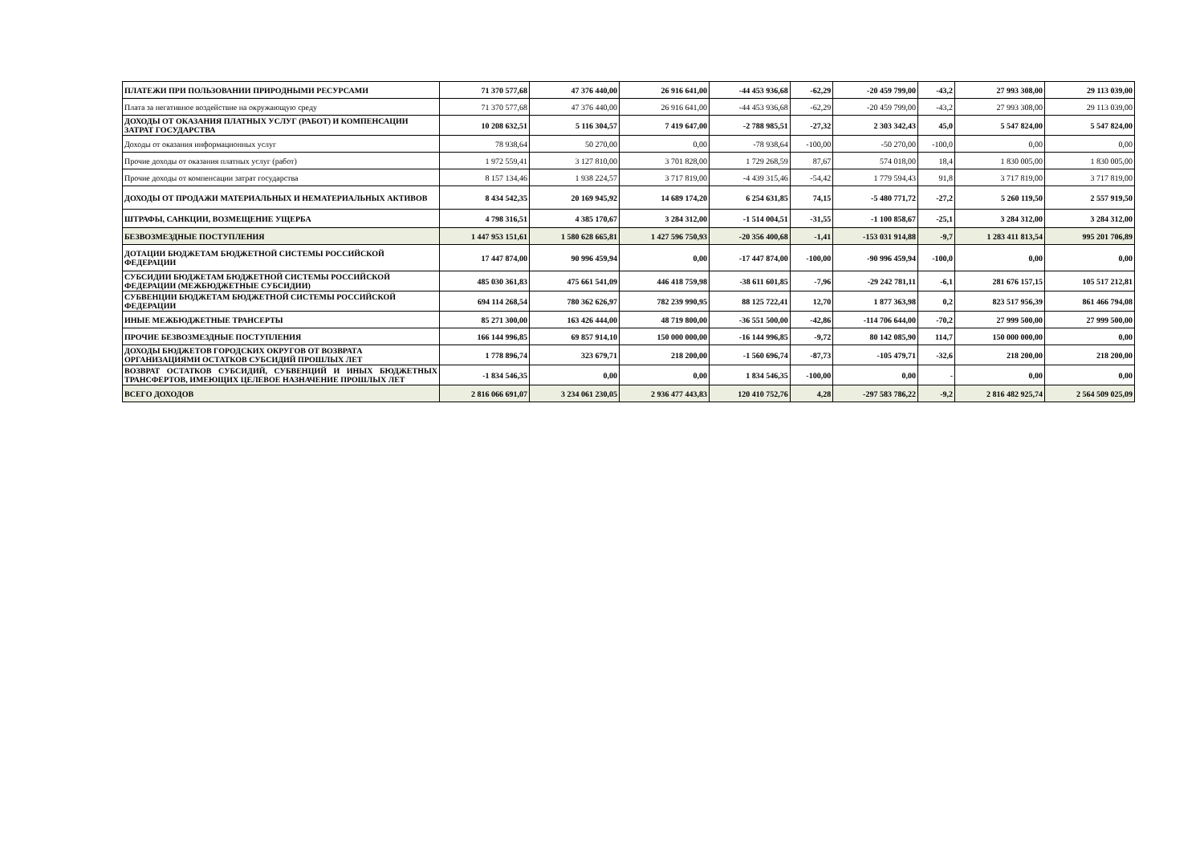| ПЛАТЕЖИ ПРИ ПОЛЬЗОВАНИИ ПРИРОДНЫМИ РЕСУРСАМИ | 71 370 577,68 | 47 376 440,00 | 26 916 641,00 | -44 453 936,68 | -62,29 | -20 459 799,00 | -43,2 | 27 993 308,00 | 29 113 039,00 |
| Плата за негативное воздействие на окружающую среду | 71 370 577,68 | 47 376 440,00 | 26 916 641,00 | -44 453 936,68 | -62,29 | -20 459 799,00 | -43,2 | 27 993 308,00 | 29 113 039,00 |
| ДОХОДЫ ОТ ОКАЗАНИЯ ПЛАТНЫХ УСЛУГ (РАБОТ) И КОМПЕНСАЦИИ ЗАТРАТ ГОСУДАРСТВА | 10 208 632,51 | 5 116 304,57 | 7 419 647,00 | -2 788 985,51 | -27,32 | 2 303 342,43 | 45,0 | 5 547 824,00 | 5 547 824,00 |
| Доходы от оказания информационных услуг | 78 938,64 | 50 270,00 | 0,00 | -78 938,64 | -100,00 | -50 270,00 | -100,0 | 0,00 | 0,00 |
| Прочие доходы от оказания платных услуг (работ) | 1 972 559,41 | 3 127 810,00 | 3 701 828,00 | 1 729 268,59 | 87,67 | 574 018,00 | 18,4 | 1 830 005,00 | 1 830 005,00 |
| Прочие доходы от компенсации затрат государства | 8 157 134,46 | 1 938 224,57 | 3 717 819,00 | -4 439 315,46 | -54,42 | 1 779 594,43 | 91,8 | 3 717 819,00 | 3 717 819,00 |
| ДОХОДЫ ОТ ПРОДАЖИ МАТЕРИАЛЬНЫХ И НЕМАТЕРИАЛЬНЫХ АКТИВОВ | 8 434 542,35 | 20 169 945,92 | 14 689 174,20 | 6 254 631,85 | 74,15 | -5 480 771,72 | -27,2 | 5 260 119,50 | 2 557 919,50 |
| ШТРАФЫ, САНКЦИИ, ВОЗМЕЩЕНИЕ УЩЕРБА | 4 798 316,51 | 4 385 170,67 | 3 284 312,00 | -1 514 004,51 | -31,55 | -1 100 858,67 | -25,1 | 3 284 312,00 | 3 284 312,00 |
| БЕЗВОЗМЕЗДНЫЕ ПОСТУПЛЕНИЯ | 1 447 953 151,61 | 1 580 628 665,81 | 1 427 596 750,93 | -20 356 400,68 | -1,41 | -153 031 914,88 | -9,7 | 1 283 411 813,54 | 995 201 706,89 |
| ДОТАЦИИ БЮДЖЕТАМ БЮДЖЕТНОЙ СИСТЕМЫ РОССИЙСКОЙ ФЕДЕРАЦИИ | 17 447 874,00 | 90 996 459,94 | 0,00 | -17 447 874,00 | -100,00 | -90 996 459,94 | -100,0 | 0,00 | 0,00 |
| СУБСИДИИ БЮДЖЕТАМ БЮДЖЕТНОЙ СИСТЕМЫ РОССИЙСКОЙ ФЕДЕРАЦИИ (МЕЖБЮДЖЕТНЫЕ СУБСИДИИ) | 485 030 361,83 | 475 661 541,09 | 446 418 759,98 | -38 611 601,85 | -7,96 | -29 242 781,11 | -6,1 | 281 676 157,15 | 105 517 212,81 |
| СУБВЕНЦИИ БЮДЖЕТАМ БЮДЖЕТНОЙ СИСТЕМЫ РОССИЙСКОЙ ФЕДЕРАЦИИ | 694 114 268,54 | 780 362 626,97 | 782 239 990,95 | 88 125 722,41 | 12,70 | 1 877 363,98 | 0,2 | 823 517 956,39 | 861 466 794,08 |
| ИНЫЕ МЕЖБЮДЖЕТНЫЕ ТРАНСЕРТЫ | 85 271 300,00 | 163 426 444,00 | 48 719 800,00 | -36 551 500,00 | -42,86 | -114 706 644,00 | -70,2 | 27 999 500,00 | 27 999 500,00 |
| ПРОЧИЕ БЕЗВОЗМЕЗДНЫЕ ПОСТУПЛЕНИЯ | 166 144 996,85 | 69 857 914,10 | 150 000 000,00 | -16 144 996,85 | -9,72 | 80 142 085,90 | 114,7 | 150 000 000,00 | 0,00 |
| ДОХОДЫ БЮДЖЕТОВ ГОРОДСКИХ ОКРУГОВ ОТ ВОЗВРАТА ОРГАНИЗАЦИЯМИ ОСТАТКОВ СУБСИДИЙ ПРОШЛЫХ ЛЕТ | 1 778 896,74 | 323 679,71 | 218 200,00 | -1 560 696,74 | -87,73 | -105 479,71 | -32,6 | 218 200,00 | 218 200,00 |
| ВОЗВРАТ ОСТАТКОВ СУБСИДИЙ, СУБВЕНЦИЙ И ИНЫХ БЮДЖЕТНЫХ ТРАНСФЕРТОВ, ИМЕЮЩИХ ЦЕЛЕВОЕ НАЗНАЧЕНИЕ ПРОШЛЫХ ЛЕТ | -1 834 546,35 | 0,00 | 0,00 | 1 834 546,35 | -100,00 | 0,00 | - | 0,00 | 0,00 |
| ВСЕГО ДОХОДОВ | 2 816 066 691,07 | 3 234 061 230,05 | 2 936 477 443,83 | 120 410 752,76 | 4,28 | -297 583 786,22 | -9,2 | 2 816 482 925,74 | 2 564 509 025,09 |